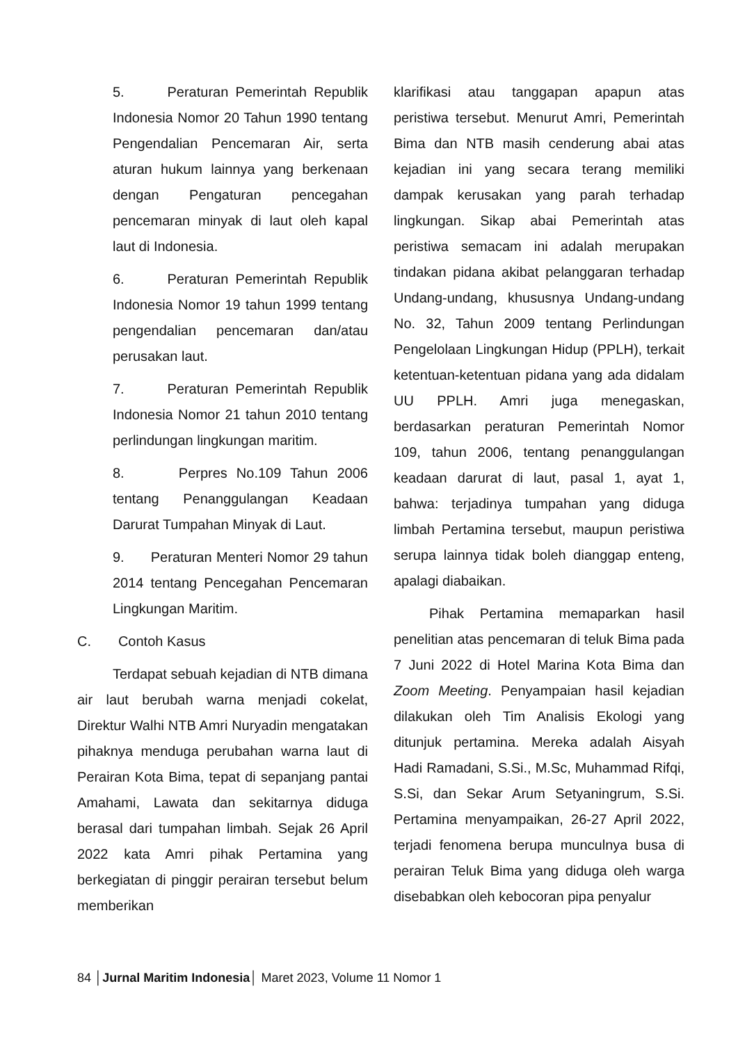5. Peraturan Pemerintah Republik Indonesia Nomor 20 Tahun 1990 tentang Pengendalian Pencemaran Air, serta aturan hukum lainnya yang berkenaan dengan Pengaturan pencegahan pencemaran minyak di laut oleh kapal laut di Indonesia.
6. Peraturan Pemerintah Republik Indonesia Nomor 19 tahun 1999 tentang pengendalian pencemaran dan/atau perusakan laut.
7. Peraturan Pemerintah Republik Indonesia Nomor 21 tahun 2010 tentang perlindungan lingkungan maritim.
8. Perpres No.109 Tahun 2006 tentang Penanggulangan Keadaan Darurat Tumpahan Minyak di Laut.
9. Peraturan Menteri Nomor 29 tahun 2014 tentang Pencegahan Pencemaran Lingkungan Maritim.
C. Contoh Kasus
Terdapat sebuah kejadian di NTB dimana air laut berubah warna menjadi cokelat, Direktur Walhi NTB Amri Nuryadin mengatakan pihaknya menduga perubahan warna laut di Perairan Kota Bima, tepat di sepanjang pantai Amahami, Lawata dan sekitarnya diduga berasal dari tumpahan limbah. Sejak 26 April 2022 kata Amri pihak Pertamina yang berkegiatan di pinggir perairan tersebut belum memberikan
klarifikasi atau tanggapan apapun atas peristiwa tersebut. Menurut Amri, Pemerintah Bima dan NTB masih cenderung abai atas kejadian ini yang secara terang memiliki dampak kerusakan yang parah terhadap lingkungan. Sikap abai Pemerintah atas peristiwa semacam ini adalah merupakan tindakan pidana akibat pelanggaran terhadap Undang-undang, khususnya Undang-undang No. 32, Tahun 2009 tentang Perlindungan Pengelolaan Lingkungan Hidup (PPLH), terkait ketentuan-ketentuan pidana yang ada didalam UU PPLH. Amri juga menegaskan, berdasarkan peraturan Pemerintah Nomor 109, tahun 2006, tentang penanggulangan keadaan darurat di laut, pasal 1, ayat 1, bahwa: terjadinya tumpahan yang diduga limbah Pertamina tersebut, maupun peristiwa serupa lainnya tidak boleh dianggap enteng, apalagi diabaikan.
Pihak Pertamina memaparkan hasil penelitian atas pencemaran di teluk Bima pada 7 Juni 2022 di Hotel Marina Kota Bima dan Zoom Meeting. Penyampaian hasil kejadian dilakukan oleh Tim Analisis Ekologi yang ditunjuk pertamina. Mereka adalah Aisyah Hadi Ramadani, S.Si., M.Sc, Muhammad Rifqi, S.Si, dan Sekar Arum Setyaningrum, S.Si. Pertamina menyampaikan, 26-27 April 2022, terjadi fenomena berupa munculnya busa di perairan Teluk Bima yang diduga oleh warga disebabkan oleh kebocoran pipa penyalur
84 │Jurnal Maritim Indonesia│ Maret 2023, Volume 11 Nomor 1